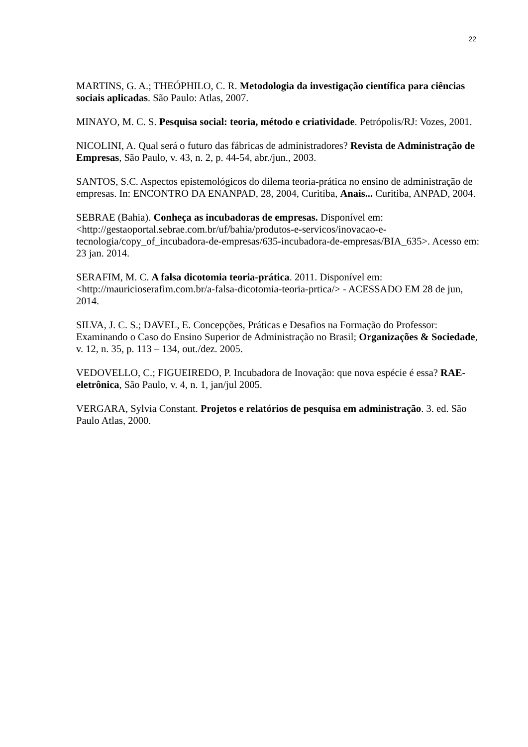22
MARTINS, G. A.; THEÓPHILO, C. R. Metodologia da investigação científica para ciências sociais aplicadas. São Paulo: Atlas, 2007.
MINAYO, M. C. S. Pesquisa social: teoria, método e criatividade. Petrópolis/RJ: Vozes, 2001.
NICOLINI, A. Qual será o futuro das fábricas de administradores? Revista de Administração de Empresas, São Paulo, v. 43, n. 2, p. 44-54, abr./jun., 2003.
SANTOS, S.C. Aspectos epistemológicos do dilema teoria-prática no ensino de administração de empresas. In: ENCONTRO DA ENANPAD, 28, 2004, Curitiba, Anais... Curitiba, ANPAD, 2004.
SEBRAE (Bahia). Conheça as incubadoras de empresas. Disponível em: <http://gestaoportal.sebrae.com.br/uf/bahia/produtos-e-servicos/inovacao-e-tecnologia/copy_of_incubadora-de-empresas/635-incubadora-de-empresas/BIA_635>. Acesso em: 23 jan. 2014.
SERAFIM, M. C. A falsa dicotomia teoria-prática. 2011. Disponível em: <http://mauricioserafim.com.br/a-falsa-dicotomia-teoria-prtica/> - ACESSADO EM 28 de jun, 2014.
SILVA, J. C. S.; DAVEL, E. Concepções, Práticas e Desafios na Formação do Professor: Examinando o Caso do Ensino Superior de Administração no Brasil; Organizações & Sociedade, v. 12, n. 35, p. 113 – 134, out./dez. 2005.
VEDOVELLO, C.; FIGUEIREDO, P. Incubadora de Inovação: que nova espécie é essa? RAE-eletrônica, São Paulo, v. 4, n. 1, jan/jul 2005.
VERGARA, Sylvia Constant. Projetos e relatórios de pesquisa em administração. 3. ed. São Paulo Atlas, 2000.